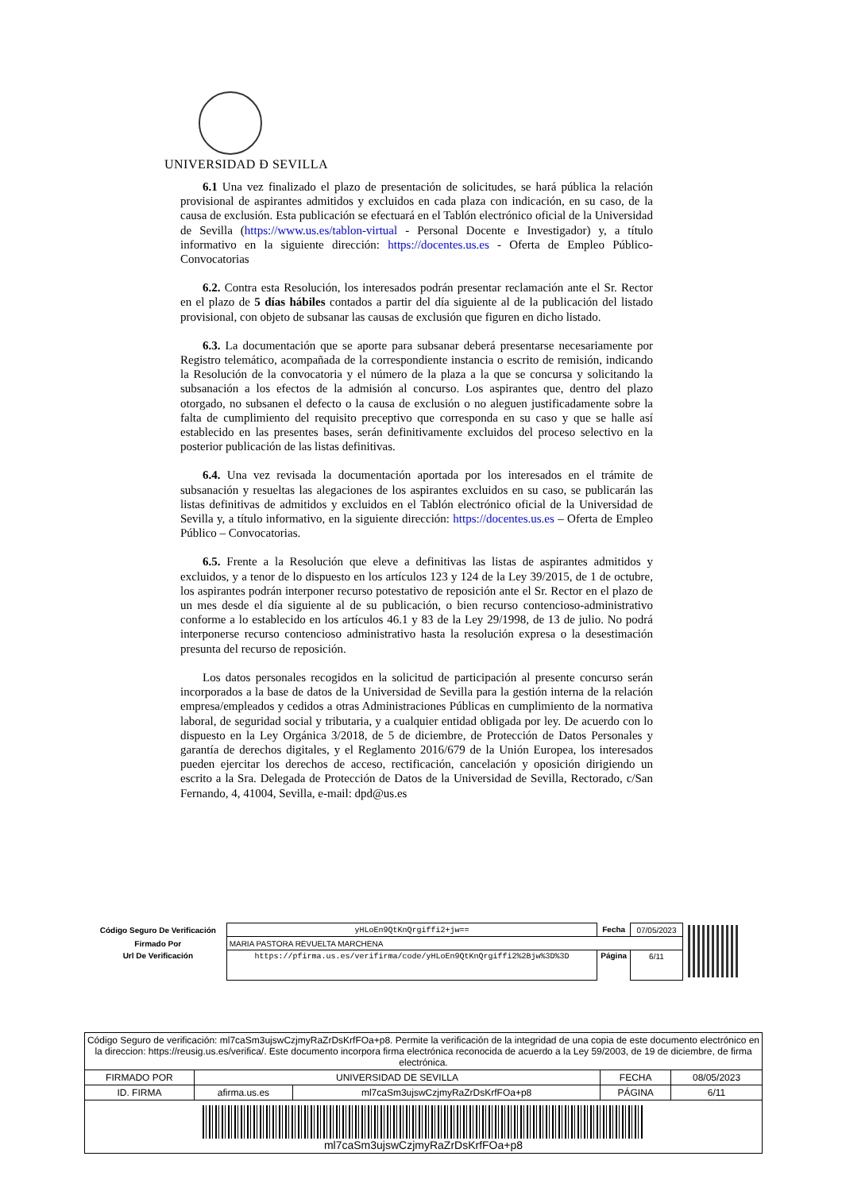UNIVERSIDAD Ð SEVILLA
6.1 Una vez finalizado el plazo de presentación de solicitudes, se hará pública la relación provisional de aspirantes admitidos y excluidos en cada plaza con indicación, en su caso, de la causa de exclusión. Esta publicación se efectuará en el Tablón electrónico oficial de la Universidad de Sevilla (https://www.us.es/tablon-virtual - Personal Docente e Investigador) y, a título informativo en la siguiente dirección: https://docentes.us.es - Oferta de Empleo Público-Convocatorias
6.2. Contra esta Resolución, los interesados podrán presentar reclamación ante el Sr. Rector en el plazo de 5 días hábiles contados a partir del día siguiente al de la publicación del listado provisional, con objeto de subsanar las causas de exclusión que figuren en dicho listado.
6.3. La documentación que se aporte para subsanar deberá presentarse necesariamente por Registro telemático, acompañada de la correspondiente instancia o escrito de remisión, indicando la Resolución de la convocatoria y el número de la plaza a la que se concursa y solicitando la subsanación a los efectos de la admisión al concurso. Los aspirantes que, dentro del plazo otorgado, no subsanen el defecto o la causa de exclusión o no aleguen justificadamente sobre la falta de cumplimiento del requisito preceptivo que corresponda en su caso y que se halle así establecido en las presentes bases, serán definitivamente excluidos del proceso selectivo en la posterior publicación de las listas definitivas.
6.4. Una vez revisada la documentación aportada por los interesados en el trámite de subsanación y resueltas las alegaciones de los aspirantes excluidos en su caso, se publicarán las listas definitivas de admitidos y excluidos en el Tablón electrónico oficial de la Universidad de Sevilla y, a título informativo, en la siguiente dirección: https://docentes.us.es – Oferta de Empleo Público – Convocatorias.
6.5. Frente a la Resolución que eleve a definitivas las listas de aspirantes admitidos y excluidos, y a tenor de lo dispuesto en los artículos 123 y 124 de la Ley 39/2015, de 1 de octubre, los aspirantes podrán interponer recurso potestativo de reposición ante el Sr. Rector en el plazo de un mes desde el día siguiente al de su publicación, o bien recurso contencioso-administrativo conforme a lo establecido en los artículos 46.1 y 83 de la Ley 29/1998, de 13 de julio. No podrá interponerse recurso contencioso administrativo hasta la resolución expresa o la desestimación presunta del recurso de reposición.
Los datos personales recogidos en la solicitud de participación al presente concurso serán incorporados a la base de datos de la Universidad de Sevilla para la gestión interna de la relación empresa/empleados y cedidos a otras Administraciones Públicas en cumplimiento de la normativa laboral, de seguridad social y tributaria, y a cualquier entidad obligada por ley. De acuerdo con lo dispuesto en la Ley Orgánica 3/2018, de 5 de diciembre, de Protección de Datos Personales y garantía de derechos digitales, y el Reglamento 2016/679 de la Unión Europea, los interesados pueden ejercitar los derechos de acceso, rectificación, cancelación y oposición dirigiendo un escrito a la Sra. Delegada de Protección de Datos de la Universidad de Sevilla, Rectorado, c/San Fernando, 4, 41004, Sevilla, e-mail: dpd@us.es
| Código Seguro De Verificación | yHLoEn9QtKnQrgiffi2+jw== | Fecha | 07/05/2023 |
| Firmado Por | MARIA PASTORA REVUELTA MARCHENA | | |
| Url De Verificación | https://pfirma.us.es/verifirma/code/yHLoEn9QtKnQrgiffi2%2Bjw%3D%3D | Página | 6/11 |
| Código Seguro de verificación: ml7caSm3ujswCzjmyRaZrDsKrfFOa+p8. Permite la verificación de la integridad de una copia de este documento electrónico en la direccion: https://reusig.us.es/verifica/. Este documento incorpora firma electrónica reconocida de acuerdo a la Ley 59/2003, de 19 de diciembre, de firma electrónica. | | | | |
| FIRMADO POR | UNIVERSIDAD DE SEVILLA | | FECHA | 08/05/2023 |
| ID. FIRMA | afirma.us.es | ml7caSm3ujswCzjmyRaZrDsKrfFOa+p8 | PÁGINA | 6/11 |
| ml7caSm3ujswCzjmyRaZrDsKrfFOa+p8 | | | | |